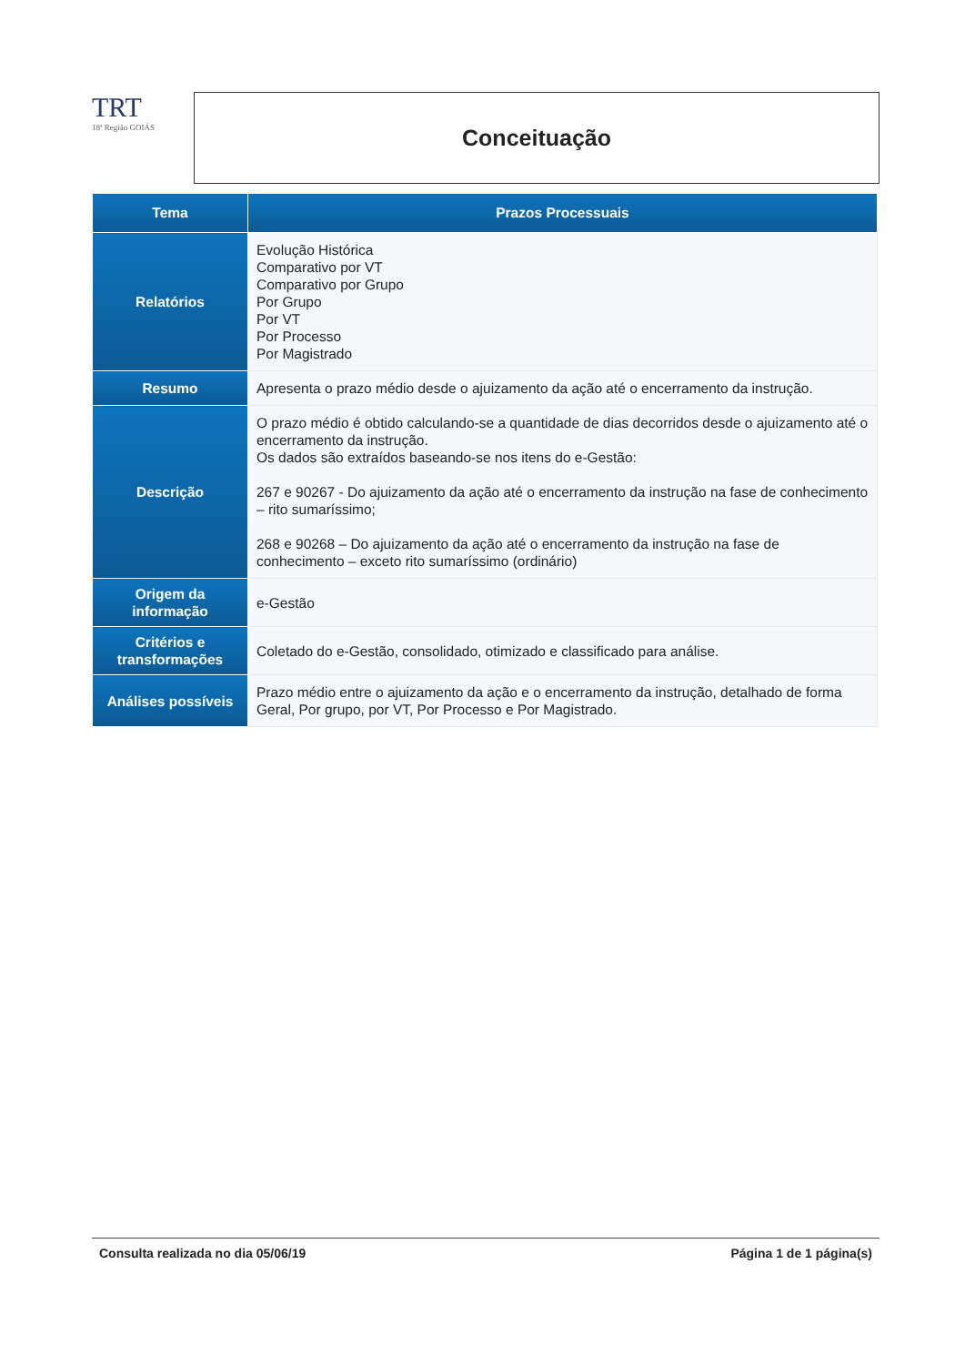TRT
18ª Região GOIÁS
Conceituação
| Tema | Prazos Processuais |
| --- | --- |
| Relatórios | Evolução Histórica Comparativo por VT Comparativo por Grupo Por Grupo Por VT Por Processo Por Magistrado |
| Resumo | Apresenta o prazo médio desde o ajuizamento da ação até o encerramento da instrução. |
| Descrição | O prazo médio é obtido calculando-se a quantidade de dias decorridos desde o ajuizamento até o encerramento da instrução. Os dados são extraídos baseando-se nos itens do e-Gestão: 267 e 90267 - Do ajuizamento da ação até o encerramento da instrução na fase de conhecimento – rito sumaríssimo; 268 e 90268 – Do ajuizamento da ação até o encerramento da instrução na fase de conhecimento – exceto rito sumaríssimo (ordinário) |
| Origem da informação | e-Gestão |
| Critérios e transformações | Coletado do e-Gestão, consolidado, otimizado e classificado para análise. |
| Análises possíveis | Prazo médio entre o ajuizamento da ação e o encerramento da instrução, detalhado de forma Geral, Por grupo, por VT, Por Processo e Por Magistrado. |
Consulta realizada no dia 05/06/19 Página 1 de 1 página(s)